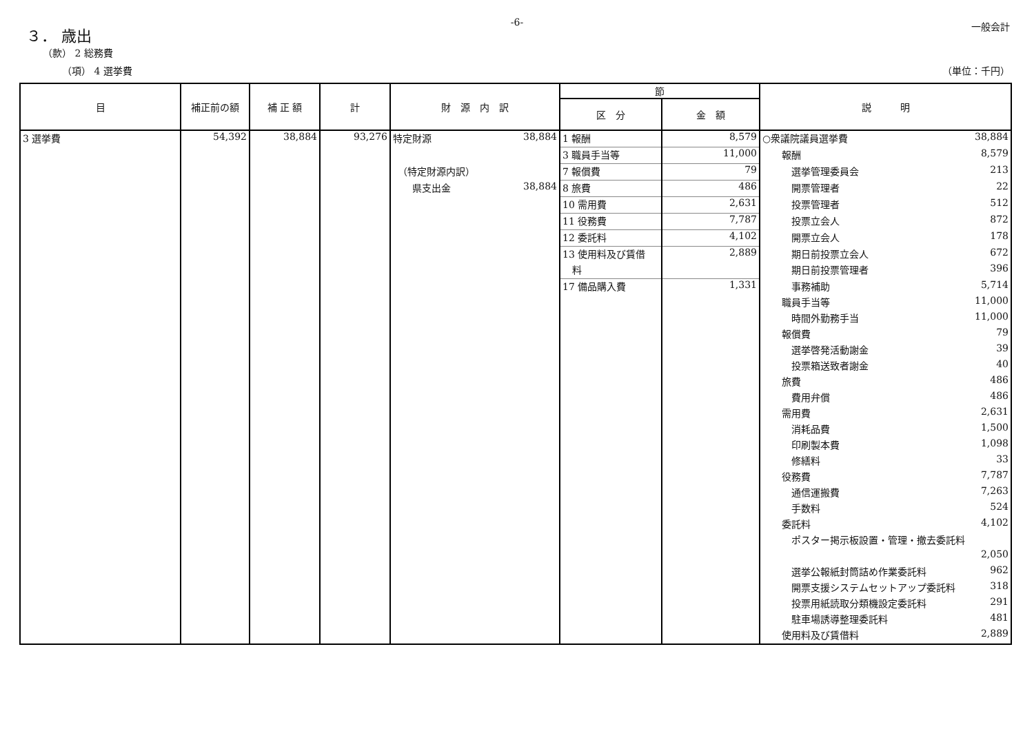-6-
一般会計
３． 歳出
（款） 2 総務費
（項） 4 選挙費 （単位：千円）
| 目 | 補正前の額 | 補 正 額 | 計 | 財 源 内 訳 | 節 | | 説 明 |
| --- | --- | --- | --- | --- | --- | --- | --- |
| | | | | | 区 分 | 金 額 | |
| 3 選挙費 | 54,392 | 38,884 | 93,276 | 特定財源 38,884 | 1 報酬 | 8,579 | ○衆議院議員選挙費 38,884 |
| | | | | | 3 職員手当等 | 11,000 | 報酬 8,579 |
| | | | | （特定財源内訳） | 7 報償費 | 79 | 選挙管理委員会 213 |
| | | | | 県支出金 38,884 | 8 旅費 | 486 | 開票管理者 22 |
| | | | | | 10 需用費 | 2,631 | 投票管理者 512 |
| | | | | | 11 役務費 | 7,787 | 投票立会人 872 |
| | | | | | 12 委託料 | 4,102 | 開票立会人 178 |
| | | | | | 13 使用料及び賃借 | 2,889 | 期日前投票立会人 672 |
| | | | | | 料 | | 期日前投票管理者 396 |
| | | | | | 17 備品購入費 | 1,331 | 事務補助 5,714 |
| | | | | | | | 職員手当等 11,000 |
| | | | | | | | 時間外勤務手当 11,000 |
| | | | | | | | 報償費 79 |
| | | | | | | | 選挙啓発活動謝金 39 |
| | | | | | | | 投票箱送致者謝金 40 |
| | | | | | | | 旅費 486 |
| | | | | | | | 費用弁償 486 |
| | | | | | | | 需用費 2,631 |
| | | | | | | | 消耗品費 1,500 |
| | | | | | | | 印刷製本費 1,098 |
| | | | | | | | 修繕料 33 |
| | | | | | | | 役務費 7,787 |
| | | | | | | | 通信運搬費 7,263 |
| | | | | | | | 手数料 524 |
| | | | | | | | 委託料 4,102 |
| | | | | | | | ポスター掲示板設置・管理・撤去委託料 |
| | | | | | | | 2,050 |
| | | | | | | | 選挙公報紙封筒詰め作業委託料 962 |
| | | | | | | | 開票支援システムセットアップ委託料 318 |
| | | | | | | | 投票用紙読取分類機設定委託料 291 |
| | | | | | | | 駐車場誘導整理委託料 481 |
| | | | | | | | 使用料及び賃借料 2,889 |